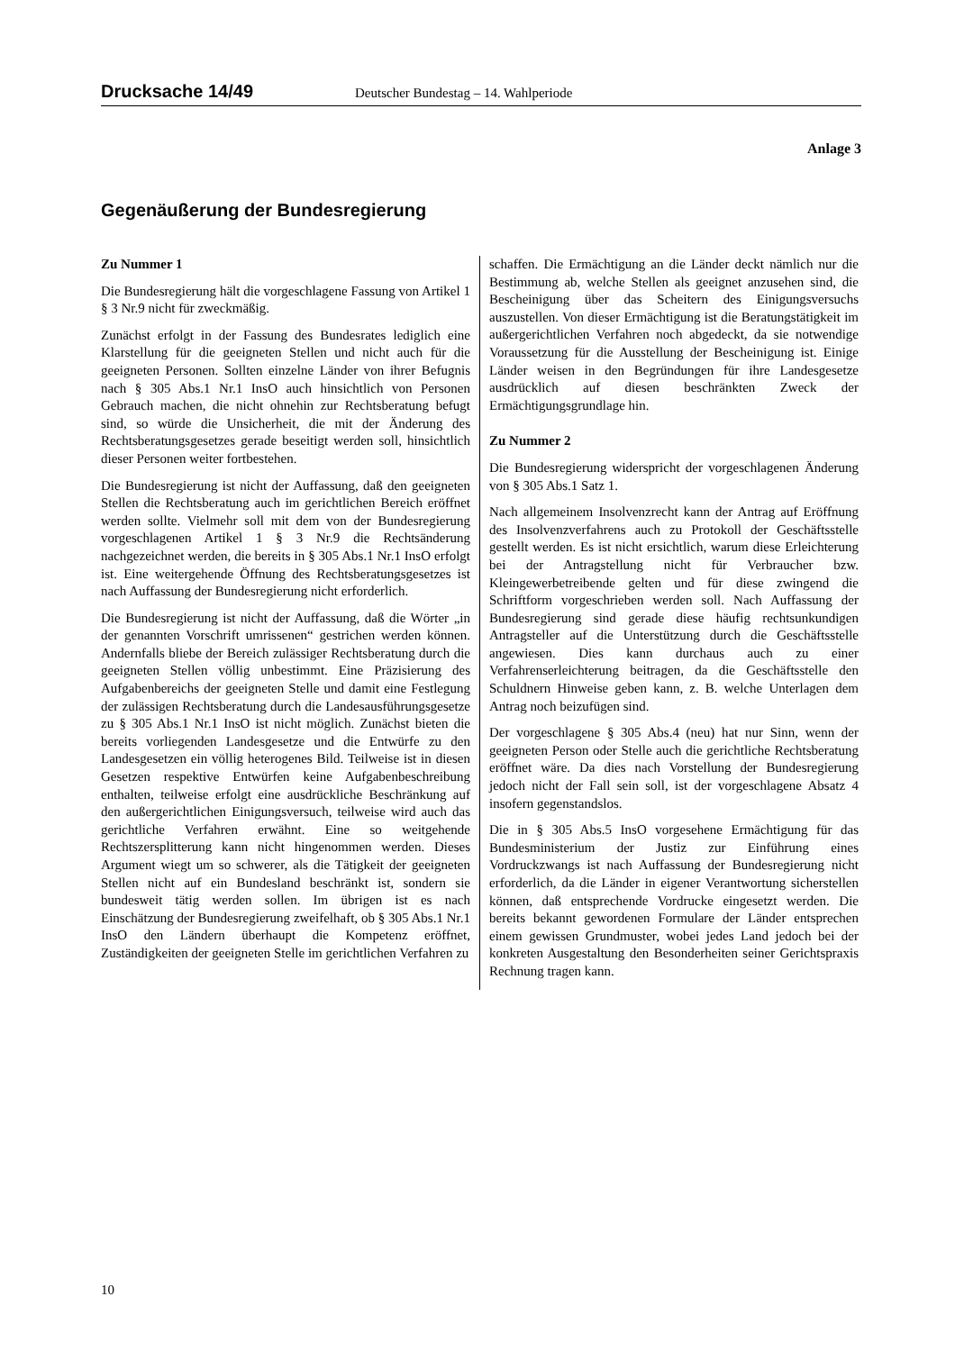Drucksache 14/49 Deutscher Bundestag – 14. Wahlperiode
Anlage 3
Gegenäußerung der Bundesregierung
Zu Nummer 1
Die Bundesregierung hält die vorgeschlagene Fassung von Artikel 1 § 3 Nr.9 nicht für zweckmäßig.
Zunächst erfolgt in der Fassung des Bundesrates lediglich eine Klarstellung für die geeigneten Stellen und nicht auch für die geeigneten Personen. Sollten einzelne Länder von ihrer Befugnis nach § 305 Abs.1 Nr.1 InsO auch hinsichtlich von Personen Gebrauch machen, die nicht ohnehin zur Rechtsberatung befugt sind, so würde die Unsicherheit, die mit der Änderung des Rechtsberatungsgesetzes gerade beseitigt werden soll, hinsichtlich dieser Personen weiter fortbestehen.
Die Bundesregierung ist nicht der Auffassung, daß den geeigneten Stellen die Rechtsberatung auch im gerichtlichen Bereich eröffnet werden sollte. Vielmehr soll mit dem von der Bundesregierung vorgeschlagenen Artikel 1 § 3 Nr.9 die Rechtsänderung nachgezeichnet werden, die bereits in § 305 Abs.1 Nr.1 InsO erfolgt ist. Eine weitergehende Öffnung des Rechtsberatungsgesetzes ist nach Auffassung der Bundesregierung nicht erforderlich.
Die Bundesregierung ist nicht der Auffassung, daß die Wörter „in der genannten Vorschrift umrissenen“ gestrichen werden können. Andernfalls bliebe der Bereich zulässiger Rechtsberatung durch die geeigneten Stellen völlig unbestimmt. Eine Präzisierung des Aufgabenbereichs der geeigneten Stelle und damit eine Festlegung der zulässigen Rechtsberatung durch die Landesausführungsgesetze zu § 305 Abs.1 Nr.1 InsO ist nicht möglich. Zunächst bieten die bereits vorliegenden Landesgesetze und die Entwürfe zu den Landesgesetzen ein völlig heterogenes Bild. Teilweise ist in diesen Gesetzen respektive Entwürfen keine Aufgabenbeschreibung enthalten, teilweise erfolgt eine ausdrückliche Beschränkung auf den außergerichtlichen Einigungsversuch, teilweise wird auch das gerichtliche Verfahren erwähnt. Eine so weitgehende Rechtszersplitterung kann nicht hingenommen werden. Dieses Argument wiegt um so schwerer, als die Tätigkeit der geeigneten Stellen nicht auf ein Bundesland beschränkt ist, sondern sie bundesweit tätig werden sollen. Im übrigen ist es nach Einschätzung der Bundesregierung zweifelhaft, ob § 305 Abs.1 Nr.1 InsO den Ländern überhaupt die Kompetenz eröffnet, Zuständigkeiten der geeigneten Stelle im gerichtlichen Verfahren zu
schaffen. Die Ermächtigung an die Länder deckt nämlich nur die Bestimmung ab, welche Stellen als geeignet anzusehen sind, die Bescheinigung über das Scheitern des Einigungsversuchs auszustellen. Von dieser Ermächtigung ist die Beratungstätigkeit im außergerichtlichen Verfahren noch abgedeckt, da sie notwendige Voraussetzung für die Ausstellung der Bescheinigung ist. Einige Länder weisen in den Begründungen für ihre Landesgesetze ausdrücklich auf diesen beschränkten Zweck der Ermächtigungsgrundlage hin.
Zu Nummer 2
Die Bundesregierung widerspricht der vorgeschlagenen Änderung von § 305 Abs.1 Satz 1.
Nach allgemeinem Insolvenzrecht kann der Antrag auf Eröffnung des Insolvenzverfahrens auch zu Protokoll der Geschäftsstelle gestellt werden. Es ist nicht ersichtlich, warum diese Erleichterung bei der Antragstellung nicht für Verbraucher bzw. Kleingewerbetreibende gelten und für diese zwingend die Schriftform vorgeschrieben werden soll. Nach Auffassung der Bundesregierung sind gerade diese häufig rechtsunkundigen Antragsteller auf die Unterstützung durch die Geschäftsstelle angewiesen. Dies kann durchaus auch zu einer Verfahrenserleichterung beitragen, da die Geschäftsstelle den Schuldnern Hinweise geben kann, z. B. welche Unterlagen dem Antrag noch beizufügen sind.
Der vorgeschlagene § 305 Abs.4 (neu) hat nur Sinn, wenn der geeigneten Person oder Stelle auch die gerichtliche Rechtsberatung eröffnet wäre. Da dies nach Vorstellung der Bundesregierung jedoch nicht der Fall sein soll, ist der vorgeschlagene Absatz 4 insofern gegenstandslos.
Die in § 305 Abs.5 InsO vorgesehene Ermächtigung für das Bundesministerium der Justiz zur Einführung eines Vordruckzwangs ist nach Auffassung der Bundesregierung nicht erforderlich, da die Länder in eigener Verantwortung sicherstellen können, daß entsprechende Vordrucke eingesetzt werden. Die bereits bekannt gewordenen Formulare der Länder entsprechen einem gewissen Grundmuster, wobei jedes Land jedoch bei der konkreten Ausgestaltung den Besonderheiten seiner Gerichtspraxis Rechnung tragen kann.
10